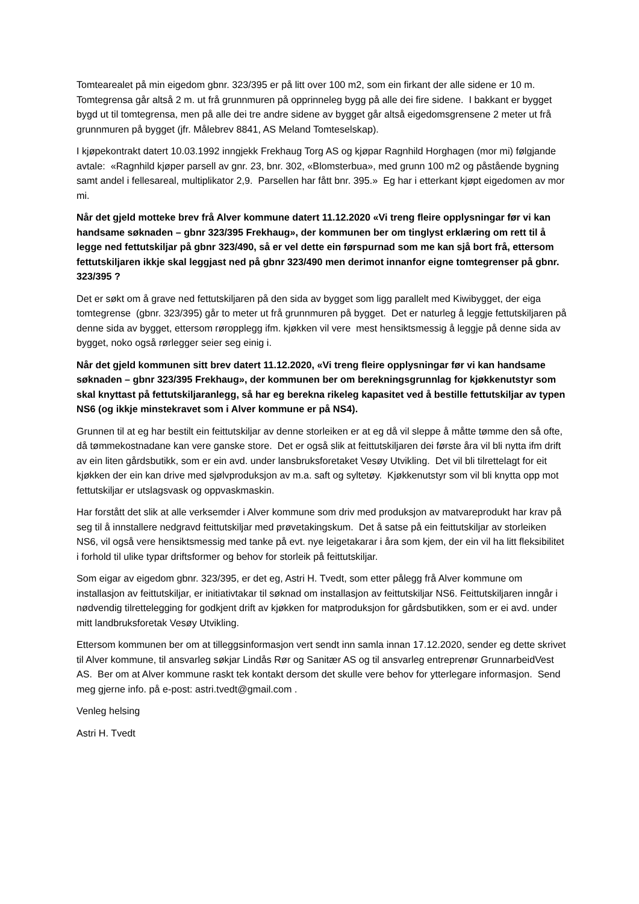Tomtearealet på min eigedom gbnr. 323/395 er på litt over 100 m2, som ein firkant der alle sidene er 10 m. Tomtegrensa går altså 2 m. ut frå grunnmuren på opprinneleg bygg på alle dei fire sidene. I bakkant er bygget bygd ut til tomtegrensa, men på alle dei tre andre sidene av bygget går altså eigedomsgrensene 2 meter ut frå grunnmuren på bygget (jfr. Målebrev 8841, AS Meland Tomteselskap).
I kjøpekontrakt datert 10.03.1992 inngjekk Frekhaug Torg AS og kjøpar Ragnhild Horghagen (mor mi) følgjande avtale: «Ragnhild kjøper parsell av gnr. 23, bnr. 302, «Blomsterbua», med grunn 100 m2 og påstående bygning samt andel i fellesareal, multiplikator 2,9. Parsellen har fått bnr. 395.» Eg har i etterkant kjøpt eigedomen av mor mi.
Når det gjeld motteke brev frå Alver kommune datert 11.12.2020 «Vi treng fleire opplysningar før vi kan handsame søknaden – gbnr 323/395 Frekhaug», der kommunen ber om tinglyst erklæring om rett til å legge ned fettutskiljar på gbnr 323/490, så er vel dette ein førspurnad som me kan sjå bort frå, ettersom fettutskiljaren ikkje skal leggjast ned på gbnr 323/490 men derimot innanfor eigne tomtegrenser på gbnr. 323/395 ?
Det er søkt om å grave ned fettutskiljaren på den sida av bygget som ligg parallelt med Kiwibygget, der eiga tomtegrense (gbnr. 323/395) går to meter ut frå grunnmuren på bygget. Det er naturleg å leggje fettutskiljaren på denne sida av bygget, ettersom røropplegg ifm. kjøkken vil vere mest hensiktsmessig å leggje på denne sida av bygget, noko også rørlegger seier seg einig i.
Når det gjeld kommunen sitt brev datert 11.12.2020, «Vi treng fleire opplysningar før vi kan handsame søknaden – gbnr 323/395 Frekhaug», der kommunen ber om berekningsgrunnlag for kjøkkenutstyr som skal knyttast på fettutskiljaranlegg, så har eg berekna rikeleg kapasitet ved å bestille fettutskiljar av typen NS6 (og ikkje minstekravet som i Alver kommune er på NS4).
Grunnen til at eg har bestilt ein feittutskiljar av denne storleiken er at eg då vil sleppe å måtte tømme den så ofte, då tømmekostnadane kan vere ganske store. Det er også slik at feittutskiljaren dei første åra vil bli nytta ifm drift av ein liten gårdsbutikk, som er ein avd. under lansbruksforetaket Vesøy Utvikling. Det vil bli tilrettelagt for eit kjøkken der ein kan drive med sjølvproduksjon av m.a. saft og syltetøy. Kjøkkenutstyr som vil bli knytta opp mot fettutskiljar er utslagsvask og oppvaskmaskin.
Har forstått det slik at alle verksemder i Alver kommune som driv med produksjon av matvareprodukt har krav på seg til å innstallere nedgravd feittutskiljar med prøvetakingskum. Det å satse på ein feittutskiljar av storleiken NS6, vil også vere hensiktsmessig med tanke på evt. nye leigetakarar i åra som kjem, der ein vil ha litt fleksibilitet i forhold til ulike typar driftsformer og behov for storleik på feittutskiljar.
Som eigar av eigedom gbnr. 323/395, er det eg, Astri H. Tvedt, som etter pålegg frå Alver kommune om installasjon av feittutskiljar, er initiativtakar til søknad om installasjon av feittutskiljar NS6. Feittutskiljaren inngår i nødvendig tilrettelegging for godkjent drift av kjøkken for matproduksjon for gårdsbutikken, som er ei avd. under mitt landbruksforetak Vesøy Utvikling.
Ettersom kommunen ber om at tilleggsinformasjon vert sendt inn samla innan 17.12.2020, sender eg dette skrivet til Alver kommune, til ansvarleg søkjar Lindås Rør og Sanitær AS og til ansvarleg entreprenør GrunnarbeidVest AS. Ber om at Alver kommune raskt tek kontakt dersom det skulle vere behov for ytterlegare informasjon. Send meg gjerne info. på e-post: astri.tvedt@gmail.com .
Venleg helsing
Astri H. Tvedt